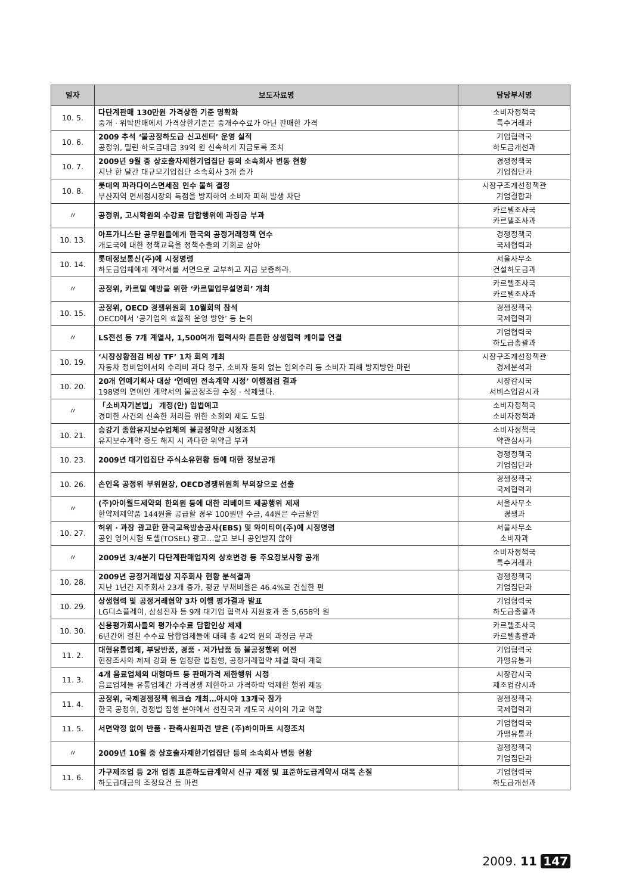| 일자 | 보도자료명 | 담당부서명 |
| --- | --- | --- |
| 10. 5. | 다단계판매 130만원 가격상한 기준 명확화 중개 · 위탁판매에서 가격상한기준은 중개수수료가 아닌 판매한 가격 | 소비자정책국 특수거래과 |
| 10. 6. | 2009 추석 ‘불공정하도급 신고센터’ 운영 실적 공정위, 밀린 하도급대금 39억 원 신속하게 지급토록 조치 | 기업협력국 하도급개선과 |
| 10. 7. | 2009년 9월 중 상호출자제한기업집단 등의 소속회사 변동 현황 지난 한 달간 대규모기업집단 소속회사 3개 증가 | 경쟁정책국 기업집단과 |
| 10. 8. | 롯데의 파라다이스면세점 인수 불허 결정 부산지역 면세점시장의 독점을 방지하여 소비자 피해 발생 차단 | 시장구조개선정책관 기업결합과 |
| 〃 | 공정위, 고시학원의 수강료 담합행위에 과징금 부과 | 카르텔조사국 카르텔조사과 |
| 10. 13. | 아프가니스탄 공무원들에게 한국의 공정거래정책 연수 개도국에 대한 정책교육을 정책수출의 기회로 삼아 | 경쟁정책국 국제협력과 |
| 10. 14. | 롯데정보통신(주)에 시정명령 하도급업체에게 계약서를 서면으로 교부하고 지급 보증하라. | 서울사무소 건설하도급과 |
| 〃 | 공정위, 카르텔 예방을 위한 ‘카르텔업무설명회’ 개최 | 카르텔조사국 카르텔조사과 |
| 10. 15. | 공정위, OECD 경쟁위원회 10월회의 참석 OECD에서 ‘공기업의 효율적 운영 방안’ 등 논의 | 경쟁정책국 국제협력과 |
| 〃 | LS전선 등 7개 계열사, 1,500여개 협력사와 튼튼한 상생협력 케이블 연결 | 기업협력국 하도급총괄과 |
| 10. 19. | ‘시장상황점검 비상 TF’ 1차 회의 개최 자동차 정비업에서의 수리비 과다 청구, 소비자 동의 없는 임의수리 등 소비자 피해 방지방안 마련 | 시장구조개선정책관 경제분석과 |
| 10. 20. | 20개 연예기획사 대상 ‘연예인 전속계약 시정’ 이행점검 결과 198명의 연예인 계약서의 불공정조항 수정 · 삭제됐다. | 시장감시국 서비스업감시과 |
| 〃 | 「소비자기본법」 개정(안) 입법예고 경미한 사건의 신속한 처리를 위한 소회의 제도 도입 | 소비자정책국 소비자정책과 |
| 10. 21. | 승강기 종합유지보수업체의 불공정약관 시정조치 유지보수계약 중도 해지 시 과다한 위약금 부과 | 소비자정책국 약관심사과 |
| 10. 23. | 2009년 대기업집단 주식소유현황 등에 대한 정보공개 | 경쟁정책국 기업집단과 |
| 10. 26. | 손인옥 공정위 부위원장, OECD경쟁위원회 부의장으로 선출 | 경쟁정책국 국제협력과 |
| 〃 | (주)아이월드제약의 한의원 등에 대한 리베이트 제공행위 제재 한약제제약품 144원을 공급할 경우 100원만 수금, 44원은 수금할인 | 서울사무소 경쟁과 |
| 10. 27. | 허위 · 과장 광고한 한국교육방송공사(EBS) 및 와이티이(주)에 시정명령 공인 영어시험 토셀(TOSEL) 광고…알고 보니 공인받지 않아 | 서울사무소 소비자과 |
| 〃 | 2009년 3/4분기 다단계판매업자의 상호변경 등 주요정보사항 공개 | 소비자정책국 특수거래과 |
| 10. 28. | 2009년 공정거래법상 지주회사 현황 분석결과 지난 1년간 지주회사 23개 증가, 평균 부채비율은 46.4%로 건실한 편 | 경쟁정책국 기업집단과 |
| 10. 29. | 상생협력 및 공정거래협약 3차 이행 평가결과 발표 LG디스플레이, 삼성전자 등 9개 대기업 협력사 지원효과 총 5,658억 원 | 기업협력국 하도급총괄과 |
| 10. 30. | 신용평가회사들의 평가수수료 담합인상 제재 6년간에 걸친 수수료 담합업체들에 대해 총 42억 원의 과징금 부과 | 카르텔조사국 카르텔총괄과 |
| 11. 2. | 대형유통업체, 부당반품, 경품 · 저가납품 등 불공정행위 여전 현장조사와 제재 강화 등 엄정한 법집행, 공정거래협약 체결 확대 계획 | 기업협력국 가맹유통과 |
| 11. 3. | 4개 음료업체의 대형마트 등 판매가격 제한행위 시정 음료업체들 유통업체간 가격경쟁 제한하고 가격하락 억제한 행위 제동 | 시장감시국 제조업감시과 |
| 11. 4. | 공정위, 국제경쟁정책 워크숍 개최…아시아 13개국 참가 한국 공정위, 경쟁법 집행 분야에서 선진국과 개도국 사이의 가교 역할 | 경쟁정책국 국제협력과 |
| 11. 5. | 서면약정 없이 반품 · 판촉사원파견 받은 (주)하이마트 시정조치 | 기업협력국 가맹유통과 |
| 〃 | 2009년 10월 중 상호출자제한기업집단 등의 소속회사 변동 현황 | 경쟁정책국 기업집단과 |
| 11. 6. | 가구제조업 등 2개 업종 표준하도급계약서 신규 제정 및 표준하도급계약서 대폭 손질 하도급대금의 조정요건 등 마련 | 기업협력국 하도급개선과 |
2009. 11 147